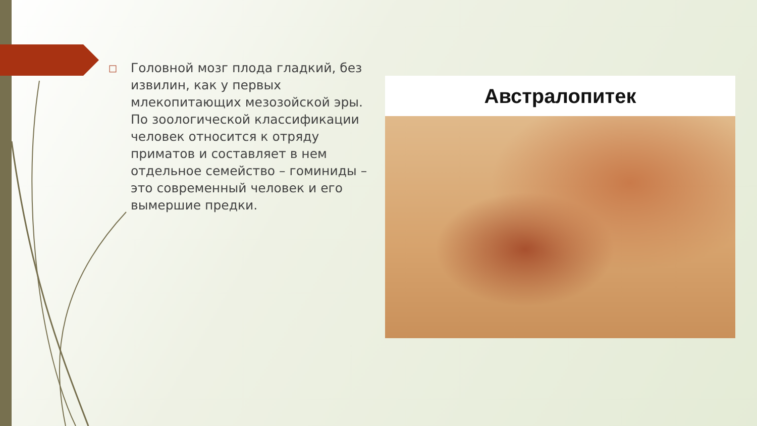□
Головной мозг плода гладкий, без извилин, как у первых млекопитающих мезозойской эры. По зоологической классификации человек относится к отряду приматов и составляет в нем отдельное семейство – гоминиды – это современный человек и его вымершие предки.
Австралопитек